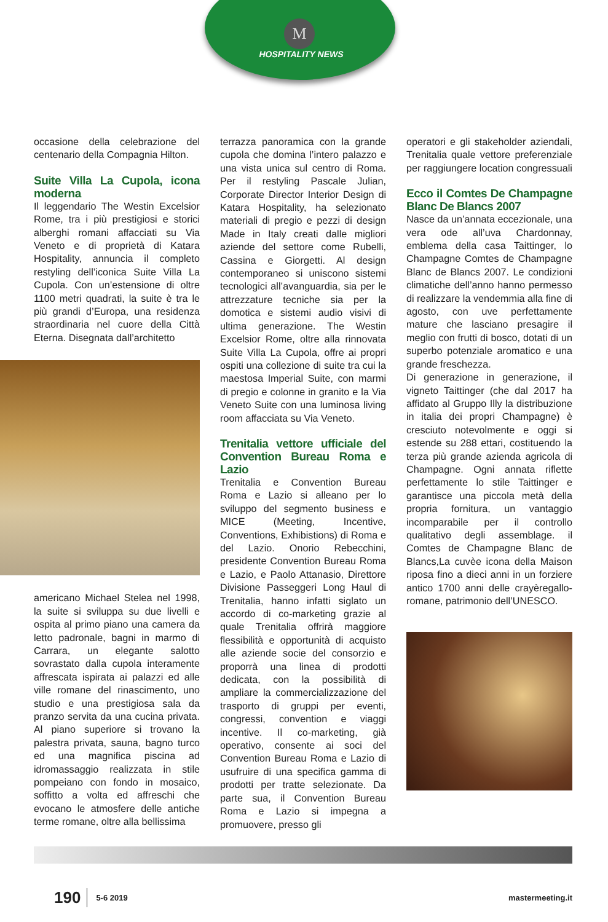M
HOSPITALITY NEWS
occasione della celebrazione del centenario della Compagnia Hilton.
Suite Villa La Cupola, icona moderna
Il leggendario The Westin Excelsior Rome, tra i più prestigiosi e storici alberghi romani affacciati su Via Veneto e di proprietà di Katara Hospitality, annuncia il completo restyling dell’iconica Suite Villa La Cupola. Con un’estensione di oltre 1100 metri quadrati, la suite è tra le più grandi d’Europa, una residenza straordinaria nel cuore della Città Eterna. Disegnata dall’architetto
americano Michael Stelea nel 1998, la suite si sviluppa su due livelli e ospita al primo piano una camera da letto padronale, bagni in marmo di Carrara, un elegante salotto sovrastato dalla cupola interamente affrescata ispirata ai palazzi ed alle ville romane del rinascimento, uno studio e una prestigiosa sala da pranzo servita da una cucina privata. Al piano superiore si trovano la palestra privata, sauna, bagno turco ed una magnifica piscina ad idromassaggio realizzata in stile pompeiano con fondo in mosaico, soffitto a volta ed affreschi che evocano le atmosfere delle antiche terme romane, oltre alla bellissima
terrazza panoramica con la grande cupola che domina l’intero palazzo e una vista unica sul centro di Roma. Per il restyling Pascale Julian, Corporate Director Interior Design di Katara Hospitality, ha selezionato materiali di pregio e pezzi di design Made in Italy creati dalle migliori aziende del settore come Rubelli, Cassina e Giorgetti. Al design contemporaneo si uniscono sistemi tecnologici all’avanguardia, sia per le attrezzature tecniche sia per la domotica e sistemi audio visivi di ultima generazione. The Westin Excelsior Rome, oltre alla rinnovata Suite Villa La Cupola, offre ai propri ospiti una collezione di suite tra cui la maestosa Imperial Suite, con marmi di pregio e colonne in granito e la Via Veneto Suite con una luminosa living room affacciata su Via Veneto.
Trenitalia vettore ufficiale del Convention Bureau Roma e Lazio
Trenitalia e Convention Bureau Roma e Lazio si alleano per lo sviluppo del segmento business e MICE (Meeting, Incentive, Conventions, Exhibistions) di Roma e del Lazio. Onorio Rebecchini, presidente Convention Bureau Roma e Lazio, e Paolo Attanasio, Direttore Divisione Passeggeri Long Haul di Trenitalia, hanno infatti siglato un accordo di co-marketing grazie al quale Trenitalia offrirà maggiore flessibilità e opportunità di acquisto alle aziende socie del consorzio e proporrà una linea di prodotti dedicata, con la possibilità di ampliare la commercializzazione del trasporto di gruppi per eventi, congressi, convention e viaggi incentive. Il co-marketing, già operativo, consente ai soci del Convention Bureau Roma e Lazio di usufruire di una specifica gamma di prodotti per tratte selezionate. Da parte sua, il Convention Bureau Roma e Lazio si impegna a promuovere, presso gli
operatori e gli stakeholder aziendali, Trenitalia quale vettore preferenziale per raggiungere location congressuali
Ecco il Comtes De Champagne Blanc De Blancs 2007
Nasce da un’annata eccezionale, una vera ode all’uva Chardonnay, emblema della casa Taittinger, lo Champagne Comtes de Champagne Blanc de Blancs 2007. Le condizioni climatiche dell’anno hanno permesso di realizzare la vendemmia alla fine di agosto, con uve perfettamente mature che lasciano presagire il meglio con frutti di bosco, dotati di un superbo potenziale aromatico e una grande freschezza.
Di generazione in generazione, il vigneto Taittinger (che dal 2017 ha affidato al Gruppo Illy la distribuzione in italia dei propri Champagne) è cresciuto notevolmente e oggi si estende su 288 ettari, costituendo la terza più grande azienda agricola di Champagne. Ogni annata riflette perfettamente lo stile Taittinger e garantisce una piccola metà della propria fornitura, un vantaggio incomparabile per il controllo qualitativo degli assemblage. il Comtes de Champagne Blanc de Blancs,La cuvèe icona della Maison riposa fino a dieci anni in un forziere antico 1700 anni delle crayèregallo-romane, patrimonio dell’UNESCO.
190 5-6 2019 mastermeeting.it